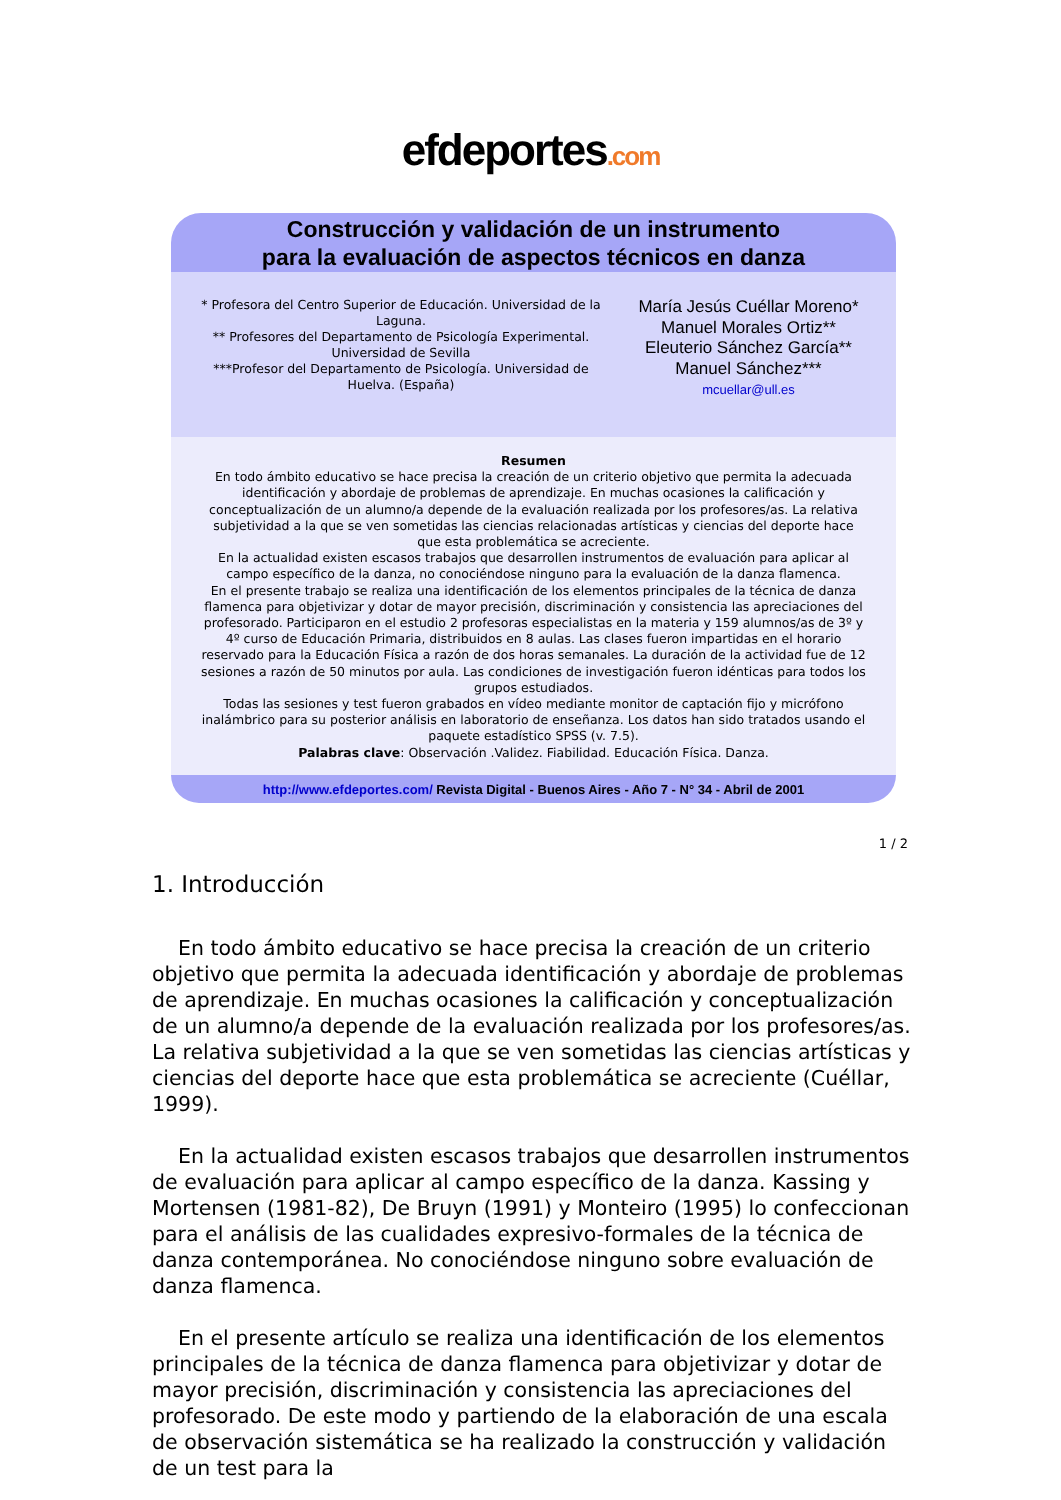efdeportes.com
Construcción y validación de un instrumento
para la evaluación de aspectos técnicos en danza
* Profesora del Centro Superior de Educación. Universidad de la Laguna.
** Profesores del Departamento de Psicología Experimental. Universidad de Sevilla
***Profesor del Departamento de Psicología. Universidad de Huelva. (España)
María Jesús Cuéllar Moreno*
Manuel Morales Ortiz**
Eleuterio Sánchez García**
Manuel Sánchez***
mcuellar@ull.es
Resumen
En todo ámbito educativo se hace precisa la creación de un criterio objetivo que permita la adecuada identificación y abordaje de problemas de aprendizaje. En muchas ocasiones la calificación y conceptualización de un alumno/a depende de la evaluación realizada por los profesores/as. La relativa subjetividad a la que se ven sometidas las ciencias relacionadas artísticas y ciencias del deporte hace que esta problemática se acreciente.
En la actualidad existen escasos trabajos que desarrollen instrumentos de evaluación para aplicar al campo específico de la danza, no conociéndose ninguno para la evaluación de la danza flamenca.
En el presente trabajo se realiza una identificación de los elementos principales de la técnica de danza flamenca para objetivizar y dotar de mayor precisión, discriminación y consistencia las apreciaciones del profesorado. Participaron en el estudio 2 profesoras especialistas en la materia y 159 alumnos/as de 3º y 4º curso de Educación Primaria, distribuidos en 8 aulas. Las clases fueron impartidas en el horario reservado para la Educación Física a razón de dos horas semanales. La duración de la actividad fue de 12 sesiones a razón de 50 minutos por aula. Las condiciones de investigación fueron idénticas para todos los grupos estudiados.
Todas las sesiones y test fueron grabados en vídeo mediante monitor de captación fijo y micrófono inalámbrico para su posterior análisis en laboratorio de enseñanza. Los datos han sido tratados usando el paquete estadístico SPSS (v. 7.5).
Palabras clave: Observación .Validez. Fiabilidad. Educación Física. Danza.
http://www.efdeportes.com/ Revista Digital - Buenos Aires - Año 7 - N° 34 - Abril de 2001
1 / 2
1. Introducción
En todo ámbito educativo se hace precisa la creación de un criterio objetivo que permita la adecuada identificación y abordaje de problemas de aprendizaje. En muchas ocasiones la calificación y conceptualización de un alumno/a depende de la evaluación realizada por los profesores/as. La relativa subjetividad a la que se ven sometidas las ciencias artísticas y ciencias del deporte hace que esta problemática se acreciente (Cuéllar, 1999).
En la actualidad existen escasos trabajos que desarrollen instrumentos de evaluación para aplicar al campo específico de la danza. Kassing y Mortensen (1981-82), De Bruyn (1991) y Monteiro (1995) lo confeccionan para el análisis de las cualidades expresivo-formales de la técnica de danza contemporánea. No conociéndose ninguno sobre evaluación de danza flamenca.
En el presente artículo se realiza una identificación de los elementos principales de la técnica de danza flamenca para objetivizar y dotar de mayor precisión, discriminación y consistencia las apreciaciones del profesorado. De este modo y partiendo de la elaboración de una escala de observación sistemática se ha realizado la construcción y validación de un test para la